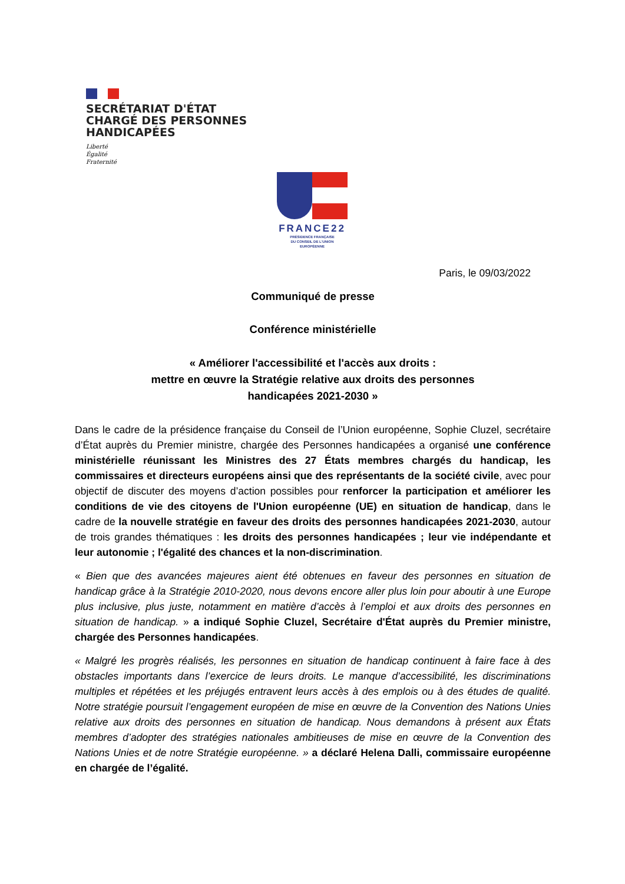SECRÉTARIAT D'ÉTAT
CHARGÉ DES PERSONNES
HANDICAPÉES
Liberté
Égalité
Fraternité
FRANCE22
PRÉSIDENCE FRANÇAISE
DU CONSEIL DE L'UNION
EUROPÉENNE
Paris, le 09/03/2022
Communiqué de presse
Conférence ministérielle
« Améliorer l'accessibilité et l'accès aux droits :
mettre en œuvre la Stratégie relative aux droits des personnes
handicapées 2021-2030 »
Dans le cadre de la présidence française du Conseil de l’Union européenne, Sophie Cluzel, secrétaire d’État auprès du Premier ministre, chargée des Personnes handicapées a organisé une conférence ministérielle réunissant les Ministres des 27 États membres chargés du handicap, les commissaires et directeurs européens ainsi que des représentants de la société civile, avec pour objectif de discuter des moyens d’action possibles pour renforcer la participation et améliorer les conditions de vie des citoyens de l'Union européenne (UE) en situation de handicap, dans le cadre de la nouvelle stratégie en faveur des droits des personnes handicapées 2021-2030, autour de trois grandes thématiques : les droits des personnes handicapées ; leur vie indépendante et leur autonomie ; l'égalité des chances et la non-discrimination.
« Bien que des avancées majeures aient été obtenues en faveur des personnes en situation de handicap grâce à la Stratégie 2010-2020, nous devons encore aller plus loin pour aboutir à une Europe plus inclusive, plus juste, notamment en matière d’accès à l’emploi et aux droits des personnes en situation de handicap. » a indiqué Sophie Cluzel, Secrétaire d'État auprès du Premier ministre, chargée des Personnes handicapées.
« Malgré les progrès réalisés, les personnes en situation de handicap continuent à faire face à des obstacles importants dans l’exercice de leurs droits. Le manque d’accessibilité, les discriminations multiples et répétées et les préjugés entravent leurs accès à des emplois ou à des études de qualité. Notre stratégie poursuit l’engagement européen de mise en œuvre de la Convention des Nations Unies relative aux droits des personnes en situation de handicap. Nous demandons à présent aux États membres d’adopter des stratégies nationales ambitieuses de mise en œuvre de la Convention des Nations Unies et de notre Stratégie européenne. » a déclaré Helena Dalli, commissaire européenne en chargée de l’égalité.